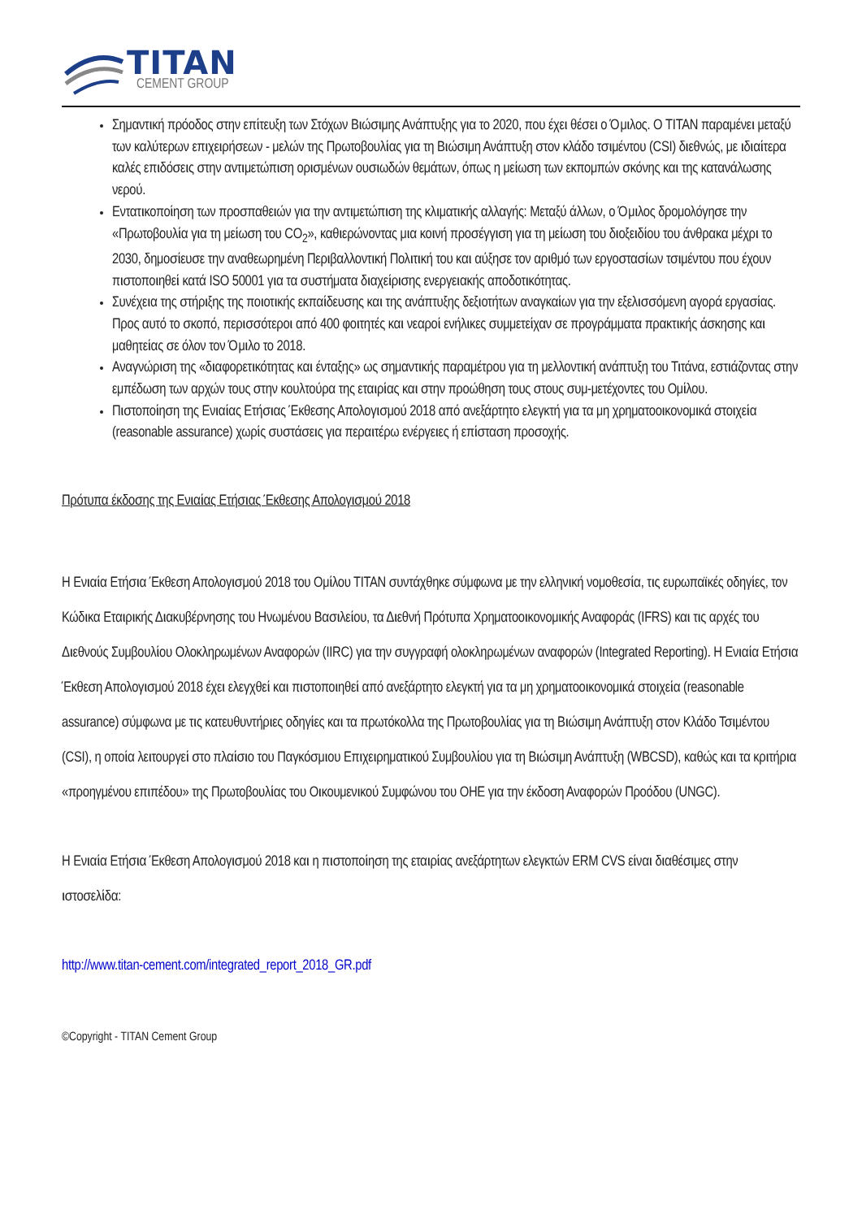TITAN
CEMENT GROUP
Σημαντική πρόοδος στην επίτευξη των Στόχων Βιώσιμης Ανάπτυξης για το 2020, που έχει θέσει ο Όμιλος. Ο TITAN παραμένει μεταξύ των καλύτερων επιχειρήσεων - μελών της Πρωτοβουλίας για τη Βιώσιμη Ανάπτυξη στον κλάδο τσιμέντου (CSI) διεθνώς, με ιδιαίτερα καλές επιδόσεις στην αντιμετώπιση ορισμένων ουσιωδών θεμάτων, όπως η μείωση των εκπομπών σκόνης και της κατανάλωσης νερού.
Εντατικοποίηση των προσπαθειών για την αντιμετώπιση της κλιματικής αλλαγής: Μεταξύ άλλων, ο Όμιλος δρομολόγησε την «Πρωτοβουλία για τη μείωση του CO<sub>2</sub>», καθιερώνοντας μια κοινή προσέγγιση για τη μείωση του διοξειδίου του άνθρακα μέχρι το 2030, δημοσίευσε την αναθεωρημένη Περιβαλλοντική Πολιτική του και αύξησε τον αριθμό των εργοστασίων τσιμέντου που έχουν πιστοποιηθεί κατά ISO 50001 για τα συστήματα διαχείρισης ενεργειακής αποδοτικότητας.
Συνέχεια της στήριξης της ποιοτικής εκπαίδευσης και της ανάπτυξης δεξιοτήτων αναγκαίων για την εξελισσόμενη αγορά εργασίας. Προς αυτό το σκοπό, περισσότεροι από 400 φοιτητές και νεαροί ενήλικες συμμετείχαν σε προγράμματα πρακτικής άσκησης και μαθητείας σε όλον τον Όμιλο το 2018.
Αναγνώριση της «διαφορετικότητας και ένταξης» ως σημαντικής παραμέτρου για τη μελλοντική ανάπτυξη του Τιτάνα, εστιάζοντας στην εμπέδωση των αρχών τους στην κουλτούρα της εταιρίας και στην προώθηση τους στους συμ-μετέχοντες του Ομίλου.
Πιστοποίηση της Ενιαίας Ετήσιας Έκθεσης Απολογισμού 2018 από ανεξάρτητο ελεγκτή για τα μη χρηματοοικονομικά στοιχεία (reasonable assurance) χωρίς συστάσεις για περαιτέρω ενέργειες ή επίσταση προσοχής.
Πρότυπα έκδοσης της Ενιαίας Ετήσιας Έκθεσης Απολογισμού 2018
Η Ενιαία Ετήσια Έκθεση Απολογισμού 2018 του Ομίλου ΤΙΤΑΝ συντάχθηκε σύμφωνα με την ελληνική νομοθεσία, τις ευρωπαϊκές οδηγίες, τον Κώδικα Εταιρικής Διακυβέρνησης του Ηνωμένου Βασιλείου, τα Διεθνή Πρότυπα Χρηματοοικονομικής Αναφοράς (IFRS) και τις αρχές του Διεθνούς Συμβουλίου Ολοκληρωμένων Αναφορών (IIRC) για την συγγραφή ολοκληρωμένων αναφορών (Integrated Reporting). Η Ενιαία Ετήσια Έκθεση Απολογισμού 2018 έχει ελεγχθεί και πιστοποιηθεί από ανεξάρτητο ελεγκτή για τα μη χρηματοοικονομικά στοιχεία (reasonable assurance) σύμφωνα με τις κατευθυντήριες οδηγίες και τα πρωτόκολλα της Πρωτοβουλίας για τη Βιώσιμη Ανάπτυξη στον Κλάδο Τσιμέντου (CSI), η οποία λειτουργεί στο πλαίσιο του Παγκόσμιου Επιχειρηματικού Συμβουλίου για τη Βιώσιμη Ανάπτυξη (WBCSD), καθώς και τα κριτήρια «προηγμένου επιπέδου» της Πρωτοβουλίας του Οικουμενικού Συμφώνου του ΟΗΕ για την έκδοση Αναφορών Προόδου (UNGC).
Η Ενιαία Ετήσια Έκθεση Απολογισμού 2018 και η πιστοποίηση της εταιρίας ανεξάρτητων ελεγκτών ERM CVS είναι διαθέσιμες στην ιστοσελίδα:
http://www.titan-cement.com/integrated_report_2018_GR.pdf
©Copyright - TITAN Cement Group